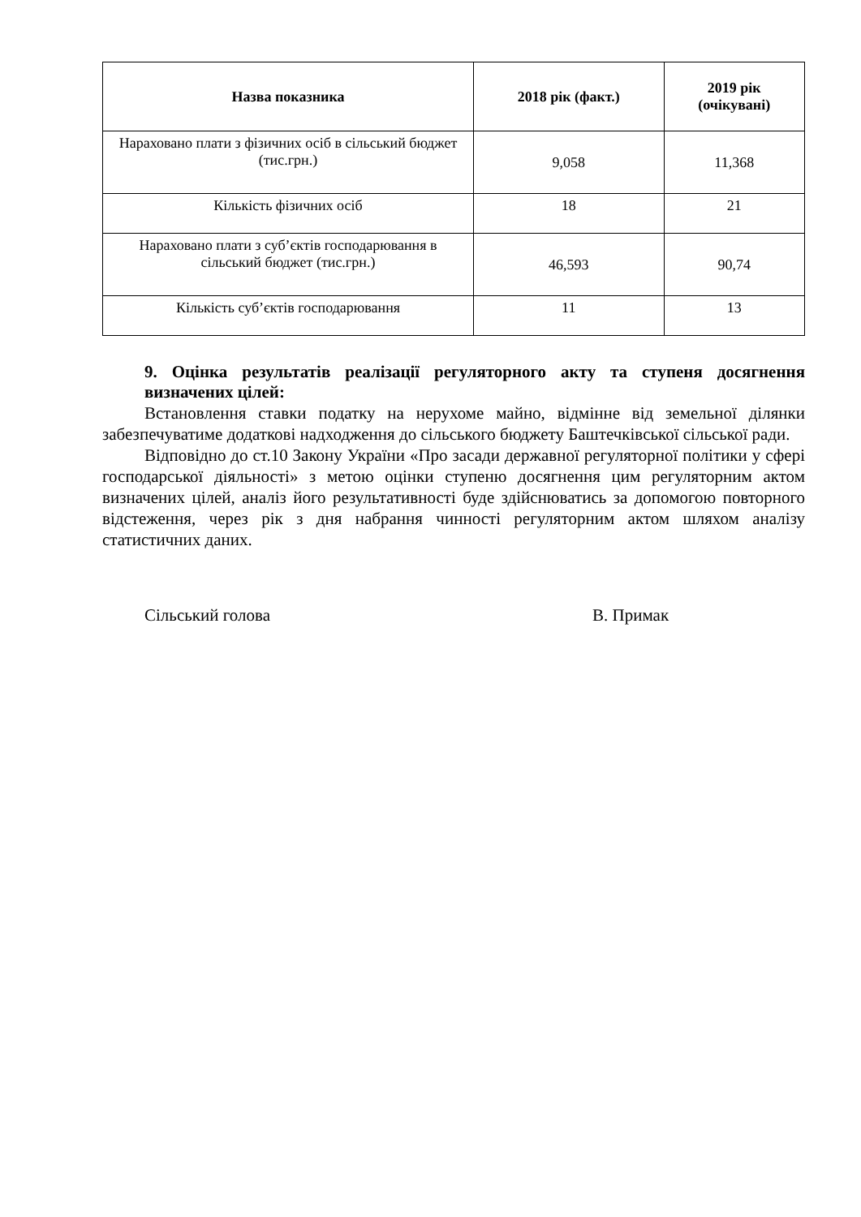| Назва показника | 2018 рік (факт.) | 2019 рік (очікувані) |
| --- | --- | --- |
| Нараховано плати з фізичних осіб в сільський бюджет (тис.грн.) | 9,058 | 11,368 |
| Кількість фізичних осіб | 18 | 21 |
| Нараховано плати з суб’єктів господарювання в сільський бюджет (тис.грн.) | 46,593 | 90,74 |
| Кількість суб’єктів господарювання | 11 | 13 |
9. Оцінка результатів реалізації регуляторного акту та ступеня досягнення визначених цілей:
Встановлення ставки податку на нерухоме майно, відмінне від земельної ділянки забезпечуватиме додаткові надходження до сільського бюджету Баштечківської сільської ради.
Відповідно до ст.10 Закону України «Про засади державної регуляторної політики у сфері господарської діяльності» з метою оцінки ступеню досягнення цим регуляторним актом визначених цілей, аналіз його результативності буде здійснюватись за допомогою повторного відстеження, через рік з дня набрання чинності регуляторним актом шляхом аналізу статистичних даних.
Сільський голова В. Примак